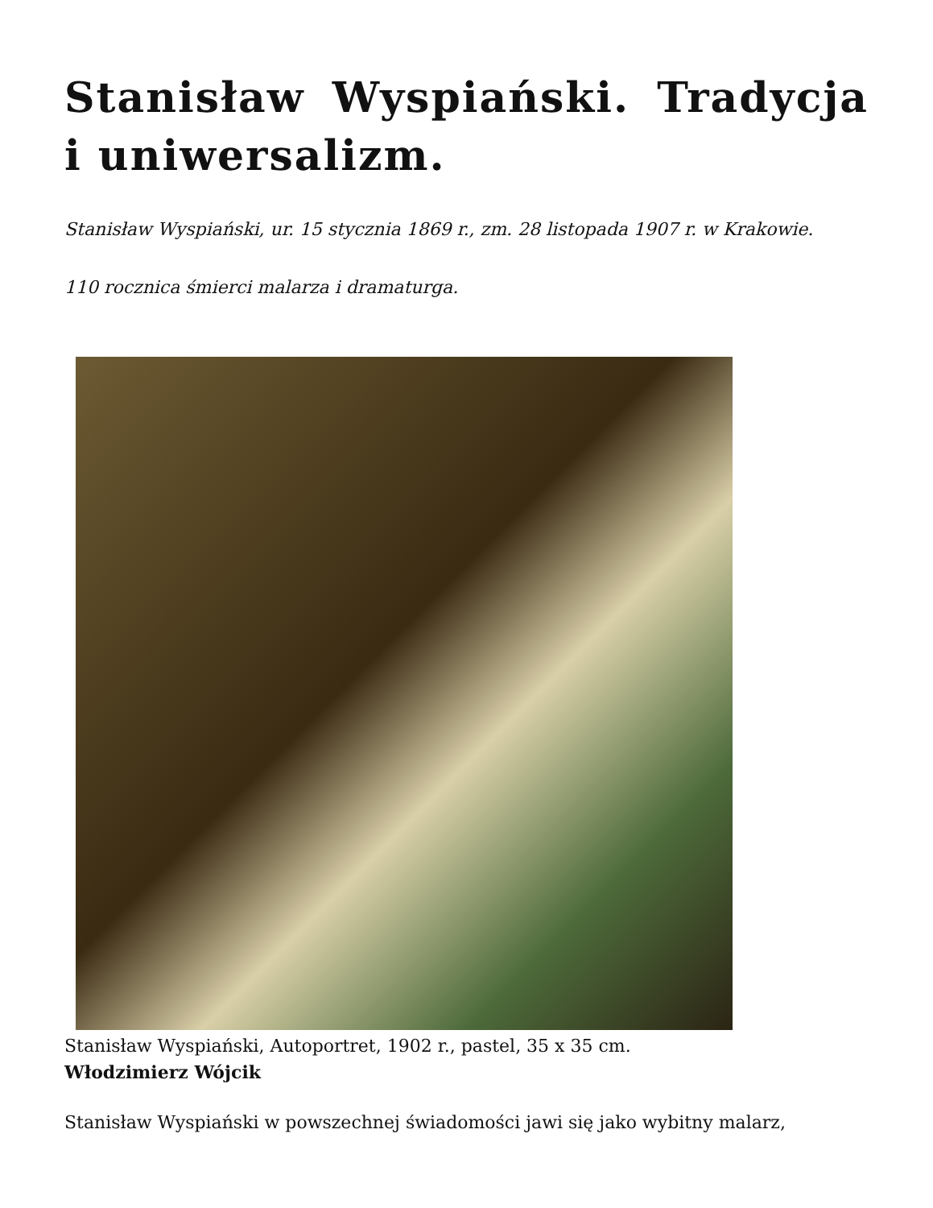Stanisław Wyspiański. Tradycja i uniwersalizm.
Stanisław Wyspiański, ur. 15 stycznia 1869 r., zm. 28 listopada 1907 r. w Krakowie.
110 rocznica śmierci malarza i dramaturga.
Stanisław Wyspiański, Autoportret, 1902 r., pastel, 35 x 35 cm.
Włodzimierz Wójcik
Stanisław Wyspiański w powszechnej świadomości jawi się jako wybitny malarz,